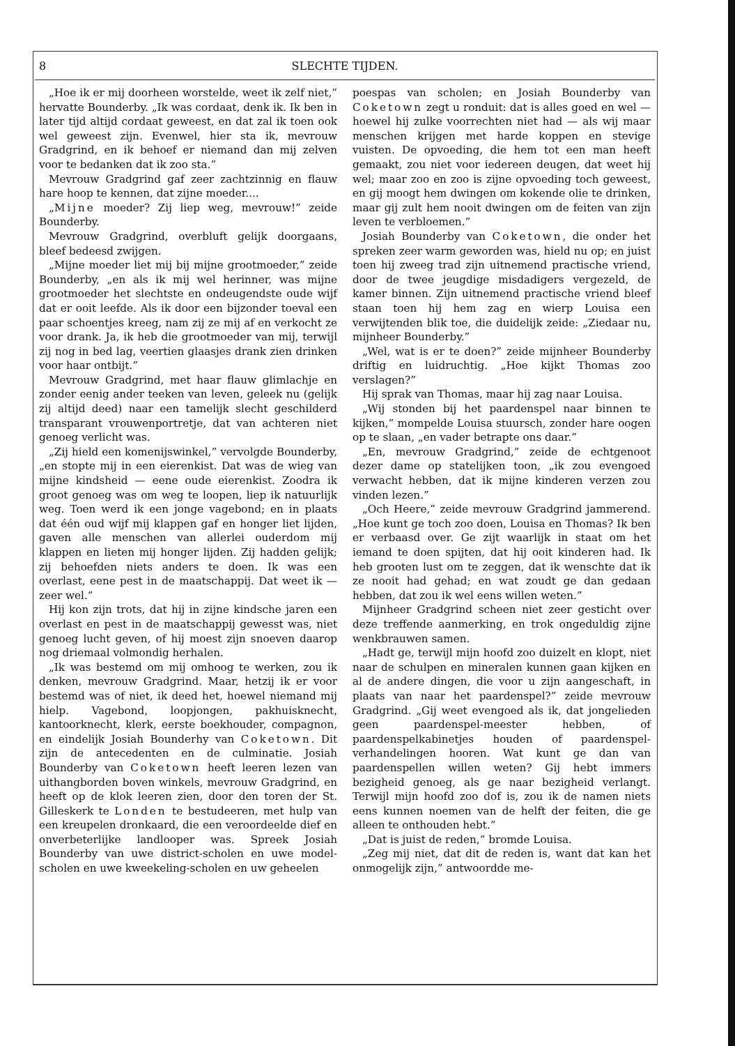8 SLECHTE TIJDEN.
„Hoe ik er mij doorheen worstelde, weet ik zelf niet,” hervatte Bounderby. „Ik was cordaat, denk ik. Ik ben in later tijd altijd cordaat geweest, en dat zal ik toen ook wel geweest zijn. Evenwel, hier sta ik, mevrouw Gradgrind, en ik behoef er niemand dan mij zelven voor te bedanken dat ik zoo sta.”
Mevrouw Gradgrind gaf zeer zachtzinnig en flauw hare hoop te kennen, dat zijne moeder....
„Mijne moeder? Zij liep weg, mevrouw!” zeide Bounderby.
Mevrouw Gradgrind, overbluft gelijk doorgaans, bleef bedeesd zwijgen.
„Mijne moeder liet mij bij mijne grootmoeder,” zeide Bounderby, „en als ik mij wel herinner, was mijne grootmoeder het slechtste en ondeugendste oude wijf dat er ooit leefde. Als ik door een bijzonder toeval een paar schoentjes kreeg, nam zij ze mij af en verkocht ze voor drank. Ja, ik heb die grootmoeder van mij, terwijl zij nog in bed lag, veertien glaasjes drank zien drinken voor haar ontbijt.”
Mevrouw Gradgrind, met haar flauw glimlachje en zonder eenig ander teeken van leven, geleek nu (gelijk zij altijd deed) naar een tamelijk slecht geschilderd transparant vrouwenportretje, dat van achteren niet genoeg verlicht was.
„Zij hield een komenijswinkel,” vervolgde Bounderby, „en stopte mij in een eierenkist. Dat was de wieg van mijne kindsheid — eene oude eierenkist. Zoodra ik groot genoeg was om weg te loopen, liep ik natuurlijk weg. Toen werd ik een jonge vagebond; en in plaats dat één oud wijf mij klappen gaf en honger liet lijden, gaven alle menschen van allerlei ouderdom mij klappen en lieten mij honger lijden. Zij hadden gelijk; zij behoefden niets anders te doen. Ik was een overlast, eene pest in de maatschappij. Dat weet ik — zeer wel.”
Hij kon zijn trots, dat hij in zijne kindsche jaren een overlast en pest in de maatschappij gewesst was, niet genoeg lucht geven, of hij moest zijn snoeven daarop nog driemaal volmondig herhalen.
„Ik was bestemd om mij omhoog te werken, zou ik denken, mevrouw Gradgrind. Maar, hetzij ik er voor bestemd was of niet, ik deed het, hoewel niemand mij hielp. Vagebond, loopjongen, pakhuisknecht, kantoorknecht, klerk, eerste boekhouder, compagnon, en eindelijk Josiah Bounderhy van Coketown. Dit zijn de antecedenten en de culminatie. Josiah Bounderby van Coketown heeft leeren lezen van uithangborden boven winkels, mevrouw Gradgrind, en heeft op de klok leeren zien, door den toren der St. Gilleskerk te Londen te bestudeeren, met hulp van een kreupelen dronkaard, die een veroordeelde dief en onverbeterlijke landlooper was. Spreek Josiah Bounderby van uwe district-scholen en uwe model-scholen en uwe kweekeling-scholen en uw geheelen
poespas van scholen; en Josiah Bounderby van Coketown zegt u ronduit: dat is alles goed en wel — hoewel hij zulke voorrechten niet had — als wij maar menschen krijgen met harde koppen en stevige vuisten. De opvoeding, die hem tot een man heeft gemaakt, zou niet voor iedereen deugen, dat weet hij wel; maar zoo en zoo is zijne opvoeding toch geweest, en gij moogt hem dwingen om kokende olie te drinken, maar gij zult hem nooit dwingen om de feiten van zijn leven te verbloemen.”
Josiah Bounderby van Coketown, die onder het spreken zeer warm geworden was, hield nu op; en juist toen hij zweeg trad zijn uitnemend practische vriend, door de twee jeugdige misdadigers vergezeld, de kamer binnen. Zijn uitnemend practische vriend bleef staan toen hij hem zag en wierp Louisa een verwijtenden blik toe, die duidelijk zeide: „Ziedaar nu, mijnheer Bounderby.”
„Wel, wat is er te doen?” zeide mijnheer Bounderby driftig en luidruchtig. „Hoe kijkt Thomas zoo verslagen?”
Hij sprak van Thomas, maar hij zag naar Louisa.
„Wij stonden bij het paardenspel naar binnen te kijken,” mompelde Louisa stuursch, zonder hare oogen op te slaan, „en vader betrapte ons daar.”
„En, mevrouw Gradgrind,” zeide de echtgenoot dezer dame op statelijken toon, „ik zou evengoed verwacht hebben, dat ik mijne kinderen verzen zou vinden lezen.”
„Och Heere,” zeide mevrouw Gradgrind jammerend. „Hoe kunt ge toch zoo doen, Louisa en Thomas? Ik ben er verbaasd over. Ge zijt waarlijk in staat om het iemand te doen spijten, dat hij ooit kinderen had. Ik heb grooten lust om te zeggen, dat ik wenschte dat ik ze nooit had gehad; en wat zoudt ge dan gedaan hebben, dat zou ik wel eens willen weten.”
Mijnheer Gradgrind scheen niet zeer gesticht over deze treffende aanmerking, en trok ongeduldig zijne wenkbrauwen samen.
„Hadt ge, terwijl mijn hoofd zoo duizelt en klopt, niet naar de schulpen en mineralen kunnen gaan kijken en al de andere dingen, die voor u zijn aangeschaft, in plaats van naar het paardenspel?” zeide mevrouw Gradgrind. „Gij weet evengoed als ik, dat jongelieden geen paardenspel-meester hebben, of paardenspelkabinetjes houden of paardenspel-verhandelingen hooren. Wat kunt ge dan van paardenspellen willen weten? Gij hebt immers bezigheid genoeg, als ge naar bezigheid verlangt. Terwijl mijn hoofd zoo dof is, zou ik de namen niets eens kunnen noemen van de helft der feiten, die ge alleen te onthouden hebt.”
„Dat is juist de reden,” bromde Louisa.
„Zeg mij niet, dat dit de reden is, want dat kan het onmogelijk zijn,” antwoordde me-